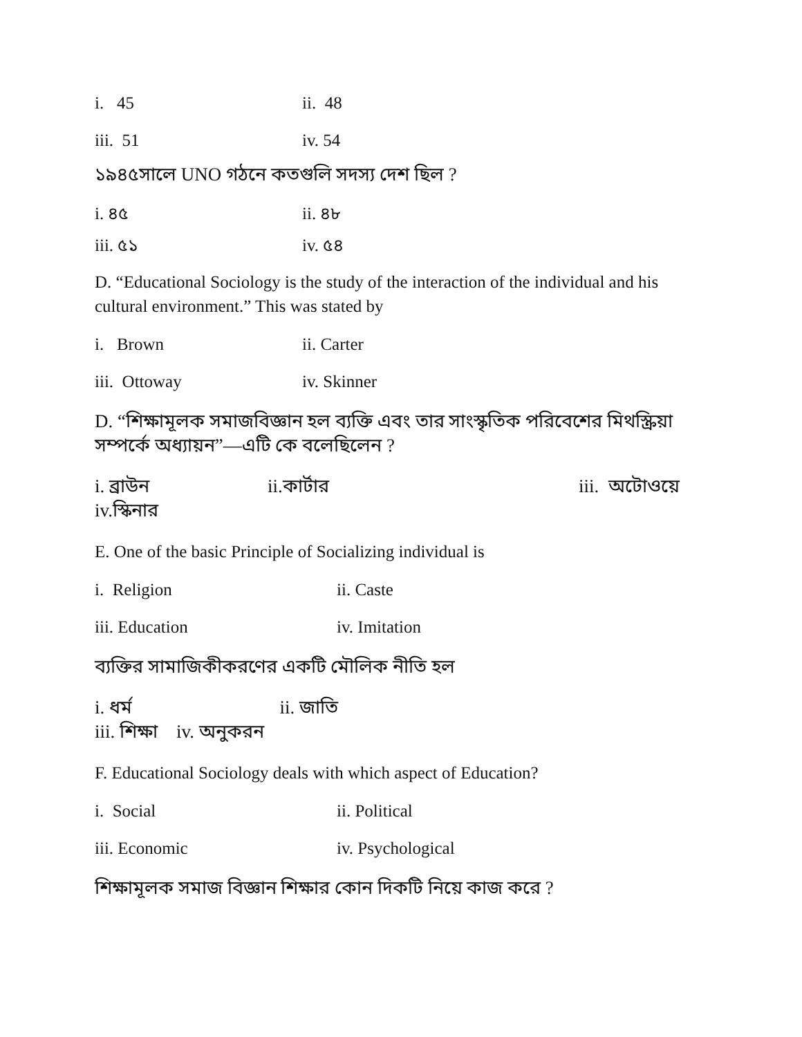i. 45 ii. 48
iii. 51 iv. 54
১৯৪৫সালে UNO গঠনে কতগুলি সদস্য দেশ ছিল ?
i. ৪৫ ii. ৪৮
iii. ৫১ iv. ৫৪
D. “Educational Sociology is the study of the interaction of the individual and his cultural environment.” This was stated by
i. Brown ii. Carter
iii. Ottoway iv. Skinner
D. “শিক্ষামূলক সমাজবিজ্ঞান হল ব্যক্তি এবং তার সাংস্কৃতিক পরিবেশের মিথস্ক্রিয়া সম্পর্কে অধ্যায়ন”—এটি কে বলেছিলেন ?
i. ব্রাউন ii.কার্টার iii. অটোওয়ে iv.স্কিনার
E. One of the basic Principle of Socializing individual is
i. Religion ii. Caste
iii. Education iv. Imitation
ব্যক্তির সামাজিকীকরণের একটি মৌলিক নীতি হল
i. ধর্ম ii. জাতি
iii. শিক্ষা iv. অনুকরন
F. Educational Sociology deals with which aspect of Education?
i. Social ii. Political
iii. Economic iv. Psychological
শিক্ষামূলক সমাজ বিজ্ঞান শিক্ষার কোন দিকটি নিয়ে কাজ করে ?